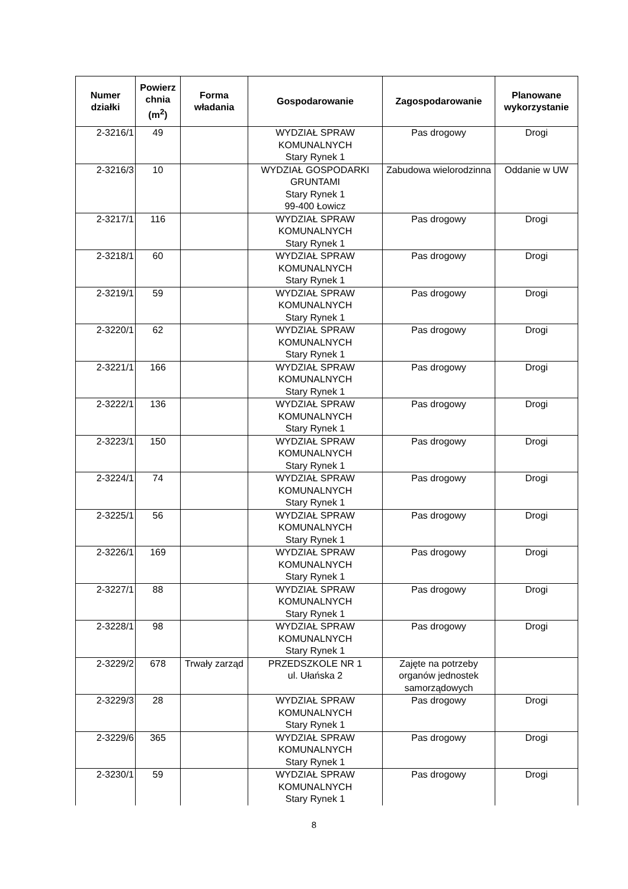| Numer działki | Powierz chnia (m<sup>2</sup>) | Forma władania | Gospodarowanie | Zagospodarowanie | Planowane wykorzystanie |
| --- | --- | --- | --- | --- | --- |
| 2-3216/1 | 49 | | WYDZIAŁ SPRAW KOMUNALNYCH Stary Rynek 1 | Pas drogowy | Drogi |
| 2-3216/3 | 10 | | WYDZIAŁ GOSPODARKI GRUNTAMI Stary Rynek 1 99-400 Łowicz | Zabudowa wielorodzinna | Oddanie w UW |
| 2-3217/1 | 116 | | WYDZIAŁ SPRAW KOMUNALNYCH Stary Rynek 1 | Pas drogowy | Drogi |
| 2-3218/1 | 60 | | WYDZIAŁ SPRAW KOMUNALNYCH Stary Rynek 1 | Pas drogowy | Drogi |
| 2-3219/1 | 59 | | WYDZIAŁ SPRAW KOMUNALNYCH Stary Rynek 1 | Pas drogowy | Drogi |
| 2-3220/1 | 62 | | WYDZIAŁ SPRAW KOMUNALNYCH Stary Rynek 1 | Pas drogowy | Drogi |
| 2-3221/1 | 166 | | WYDZIAŁ SPRAW KOMUNALNYCH Stary Rynek 1 | Pas drogowy | Drogi |
| 2-3222/1 | 136 | | WYDZIAŁ SPRAW KOMUNALNYCH Stary Rynek 1 | Pas drogowy | Drogi |
| 2-3223/1 | 150 | | WYDZIAŁ SPRAW KOMUNALNYCH Stary Rynek 1 | Pas drogowy | Drogi |
| 2-3224/1 | 74 | | WYDZIAŁ SPRAW KOMUNALNYCH Stary Rynek 1 | Pas drogowy | Drogi |
| 2-3225/1 | 56 | | WYDZIAŁ SPRAW KOMUNALNYCH Stary Rynek 1 | Pas drogowy | Drogi |
| 2-3226/1 | 169 | | WYDZIAŁ SPRAW KOMUNALNYCH Stary Rynek 1 | Pas drogowy | Drogi |
| 2-3227/1 | 88 | | WYDZIAŁ SPRAW KOMUNALNYCH Stary Rynek 1 | Pas drogowy | Drogi |
| 2-3228/1 | 98 | | WYDZIAŁ SPRAW KOMUNALNYCH Stary Rynek 1 | Pas drogowy | Drogi |
| 2-3229/2 | 678 | Trwały zarząd | PRZEDSZKOLE NR 1 ul. Ułańska 2 | Zajęte na potrzeby organów jednostek samorządowych | |
| 2-3229/3 | 28 | | WYDZIAŁ SPRAW KOMUNALNYCH Stary Rynek 1 | Pas drogowy | Drogi |
| 2-3229/6 | 365 | | WYDZIAŁ SPRAW KOMUNALNYCH Stary Rynek 1 | Pas drogowy | Drogi |
| 2-3230/1 | 59 | | WYDZIAŁ SPRAW KOMUNALNYCH Stary Rynek 1 | Pas drogowy | Drogi |
8